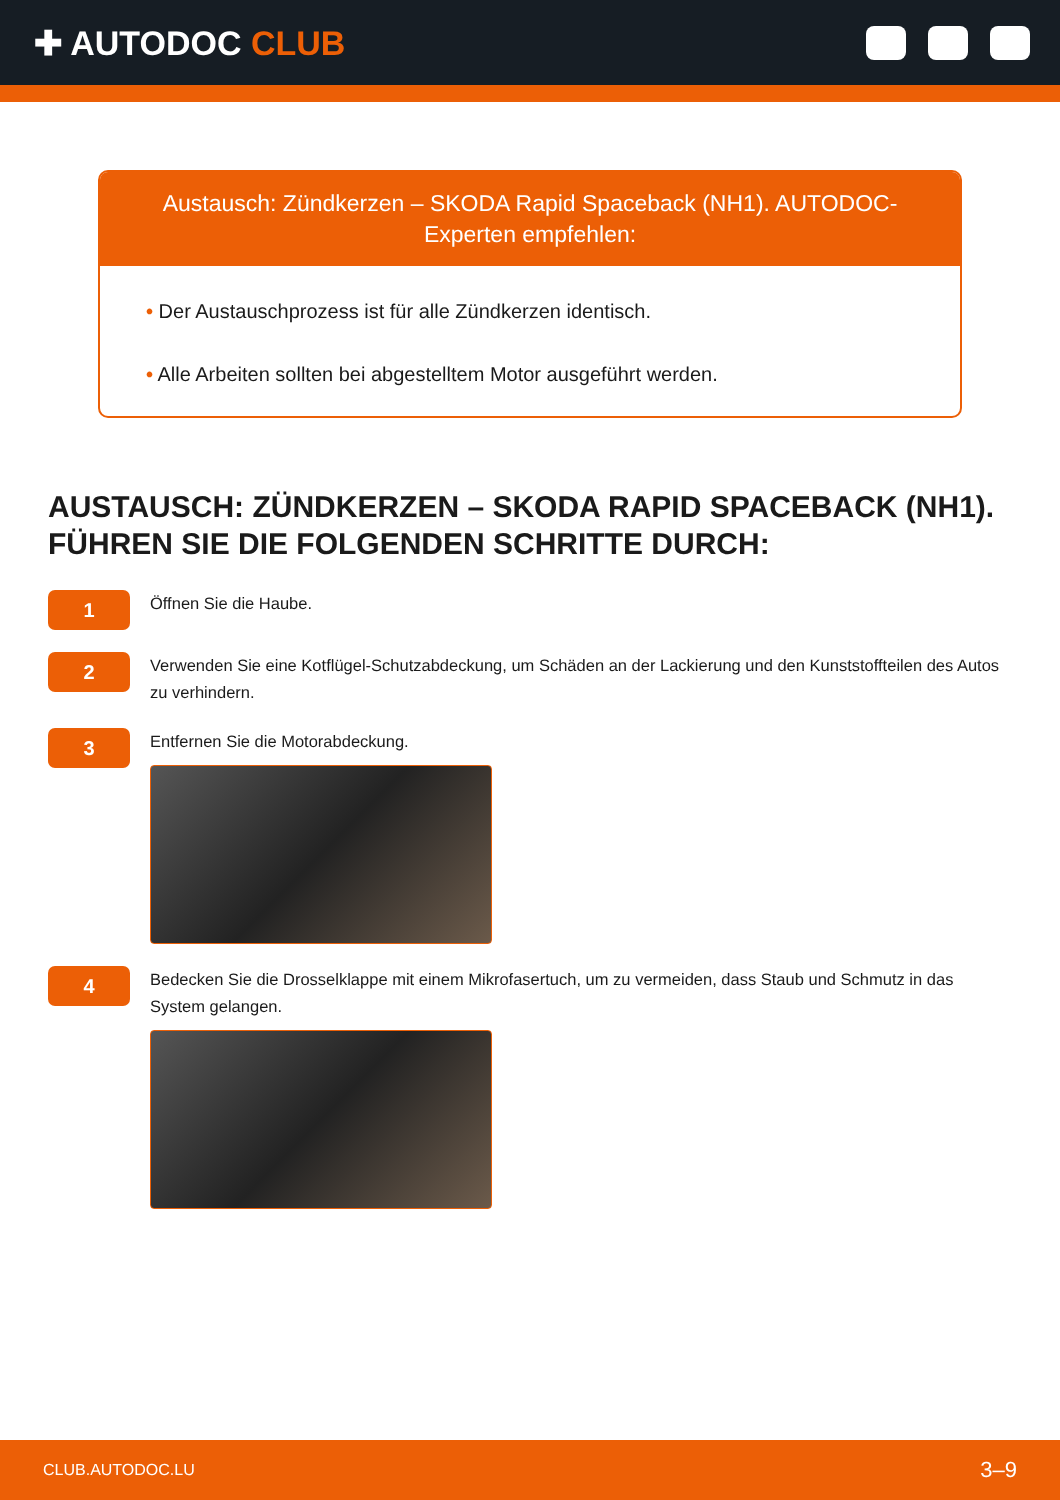✚ AUTODOC CLUB
Austausch: Zündkerzen – SKODA Rapid Spaceback (NH1). AUTODOC-Experten empfehlen:
• Der Austauschprozess ist für alle Zündkerzen identisch.
• Alle Arbeiten sollten bei abgestelltem Motor ausgeführt werden.
AUSTAUSCH: ZÜNDKERZEN – SKODA RAPID SPACEBACK (NH1). FÜHREN SIE DIE FOLGENDEN SCHRITTE DURCH:
1
Öffnen Sie die Haube.
2
Verwenden Sie eine Kotflügel-Schutzabdeckung, um Schäden an der Lackierung und den Kunststoffteilen des Autos zu verhindern.
3
Entfernen Sie die Motorabdeckung.
4
Bedecken Sie die Drosselklappe mit einem Mikrofasertuch, um zu vermeiden, dass Staub und Schmutz in das System gelangen.
CLUB.AUTODOC.LU 3–9